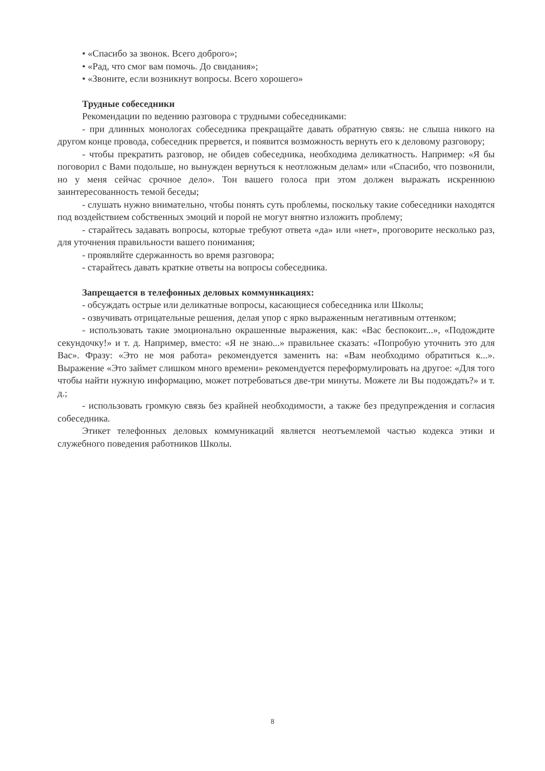• «Спасибо за звонок. Всего доброго»;
• «Рад, что смог вам помочь. До свидания»;
• «Звоните, если возникнут вопросы. Всего хорошего»
Трудные собеседники
Рекомендации по ведению разговора с трудными собеседниками:
- при длинных монологах собеседника прекращайте давать обратную связь: не слыша никого на другом конце провода, собеседник прервется, и появится возможность вернуть его к деловому разговору;
- чтобы прекратить разговор, не обидев собеседника, необходима деликатность. Например: «Я бы поговорил с Вами подольше, но вынужден вернуться к неотложным делам» или «Спасибо, что позвонили, но у меня сейчас срочное дело». Тон вашего голоса при этом должен выражать искреннюю заинтересованность темой беседы;
- слушать нужно внимательно, чтобы понять суть проблемы, поскольку такие собеседники находятся под воздействием собственных эмоций и порой не могут внятно изложить проблему;
- старайтесь задавать вопросы, которые требуют ответа «да» или «нет», проговорите несколько раз, для уточнения правильности вашего понимания;
- проявляйте сдержанность во время разговора;
- старайтесь давать краткие ответы на вопросы собеседника.
Запрещается в телефонных деловых коммуникациях:
- обсуждать острые или деликатные вопросы, касающиеся собеседника или Школы;
- озвучивать отрицательные решения, делая упор с ярко выраженным негативным оттенком;
- использовать такие эмоционально окрашенные выражения, как: «Вас беспокоит...», «Подождите секундочку!» и т. д. Например, вместо: «Я не знаю...» правильнее сказать: «Попробую уточнить это для Вас». Фразу: «Это не моя работа» рекомендуется заменить на: «Вам необходимо обратиться к...». Выражение «Это займет слишком много времени» рекомендуется переформулировать на другое: «Для того чтобы найти нужную информацию, может потребоваться две-три минуты. Можете ли Вы подождать?» и т. д.;
- использовать громкую связь без крайней необходимости, а также без предупреждения и согласия собеседника.
Этикет телефонных деловых коммуникаций является неотъемлемой частью кодекса этики и служебного поведения работников Школы.
8